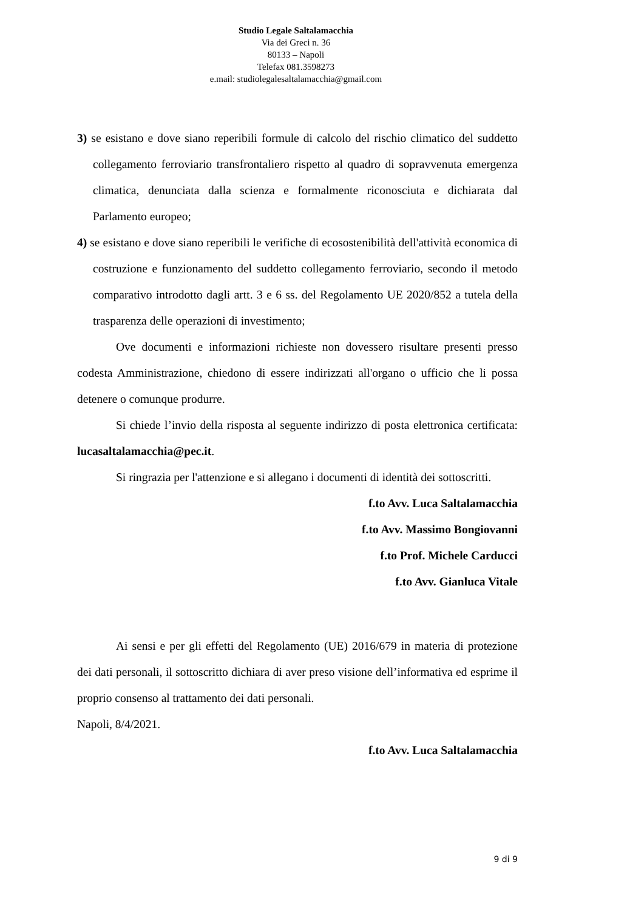Studio Legale Saltalamacchia
Via dei Greci n. 36
80133 – Napoli
Telefax 081.3598273
e.mail: studiolegalesaltalamacchia@gmail.com
3) se esistano e dove siano reperibili formule di calcolo del rischio climatico del suddetto collegamento ferroviario transfrontaliero rispetto al quadro di sopravvenuta emergenza climatica, denunciata dalla scienza e formalmente riconosciuta e dichiarata dal Parlamento europeo;
4) se esistano e dove siano reperibili le verifiche di ecosostenibilità dell'attività economica di costruzione e funzionamento del suddetto collegamento ferroviario, secondo il metodo comparativo introdotto dagli artt. 3 e 6 ss. del Regolamento UE 2020/852 a tutela della trasparenza delle operazioni di investimento;
Ove documenti e informazioni richieste non dovessero risultare presenti presso codesta Amministrazione, chiedono di essere indirizzati all'organo o ufficio che li possa detenere o comunque produrre.
Si chiede l’invio della risposta al seguente indirizzo di posta elettronica certificata: lucasaltalamacchia@pec.it.
Si ringrazia per l'attenzione e si allegano i documenti di identità dei sottoscritti.
f.to Avv. Luca Saltalamacchia
f.to Avv. Massimo Bongiovanni
f.to Prof. Michele Carducci
f.to Avv. Gianluca Vitale
Ai sensi e per gli effetti del Regolamento (UE) 2016/679 in materia di protezione dei dati personali, il sottoscritto dichiara di aver preso visione dell’informativa ed esprime il proprio consenso al trattamento dei dati personali.
Napoli, 8/4/2021.
f.to Avv. Luca Saltalamacchia
9 di 9